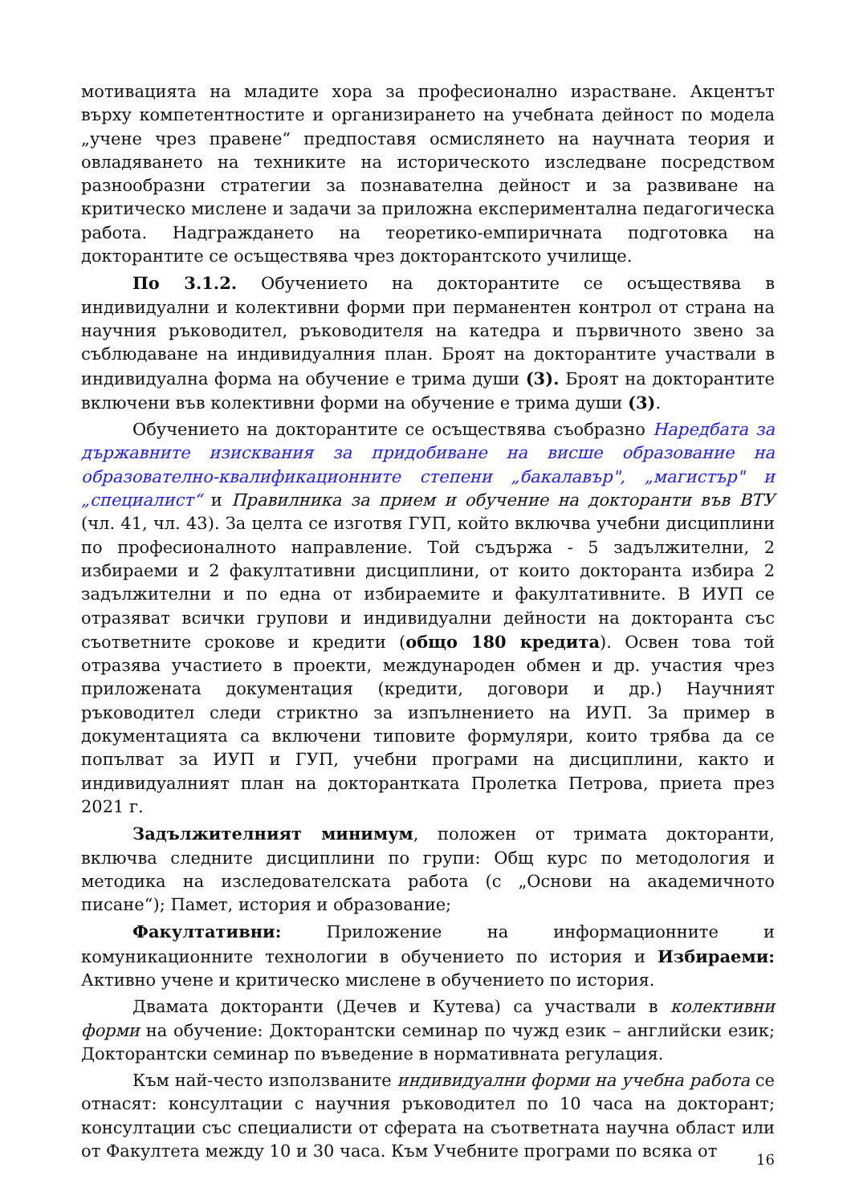мотивацията на младите хора за професионално израстване. Акцентът върху компетентностите и организирането на учебната дейност по модела „учене чрез правене“ предпоставя осмислянето на научната теория и овладяването на техниките на историческото изследване посредством разнообразни стратегии за познавателна дейност и за развиване на критическо мислене и задачи за приложна експериментална педагогическа работа. Надграждането на теоретико-емпиричната подготовка на докторантите се осъществява чрез докторантското училище.
По 3.1.2. Обучението на докторантите се осъществява в индивидуални и колективни форми при перманентен контрол от страна на научния ръководител, ръководителя на катедра и първичното звено за съблюдаване на индивидуалния план. Броят на докторантите участвали в индивидуална форма на обучение е трима души (3). Броят на докторантите включени във колективни форми на обучение е трима души (3).
Обучението на докторантите се осъществява съобразно Наредбата за държавните изисквания за придобиване на висше образование на образователно-квалификационните степени „бакалавър", „магистър" и „специалист“ и Правилника за прием и обучение на докторанти във ВТУ (чл. 41, чл. 43). За целта се изготвя ГУП, който включва учебни дисциплини по професионалното направление. Той съдържа - 5 задължителни, 2 избираеми и 2 факултативни дисциплини, от които докторанта избира 2 задължителни и по една от избираемите и факултативните. В ИУП се отразяват всички групови и индивидуални дейности на докторанта със съответните срокове и кредити (общо 180 кредита). Освен това той отразява участието в проекти, международен обмен и др. участия чрез приложената документация (кредити, договори и др.) Научният ръководител следи стриктно за изпълнението на ИУП. За пример в документацията са включени типовите формуляри, които трябва да се попълват за ИУП и ГУП, учебни програми на дисциплини, както и индивидуалният план на докторантката Пролетка Петрова, приета през 2021 г.
Задължителният минимум, положен от тримата докторанти, включва следните дисциплини по групи: Общ курс по методология и методика на изследователската работа (с „Основи на академичното писане“); Памет, история и образование;
Факултативни: Приложение на информационните и комуникационните технологии в обучението по история и Избираеми: Активно учене и критическо мислене в обучението по история.
Двамата докторанти (Дечев и Кутева) са участвали в колективни форми на обучение: Докторантски семинар по чужд език – английски език; Докторантски семинар по въведение в нормативната регулация.
Към най-често използваните индивидуални форми на учебна работа се отнасят: консултации с научния ръководител по 10 часа на докторант; консултации със специалисти от сферата на съответната научна област или от Факултета между 10 и 30 часа. Към Учебните програми по всяка от
16